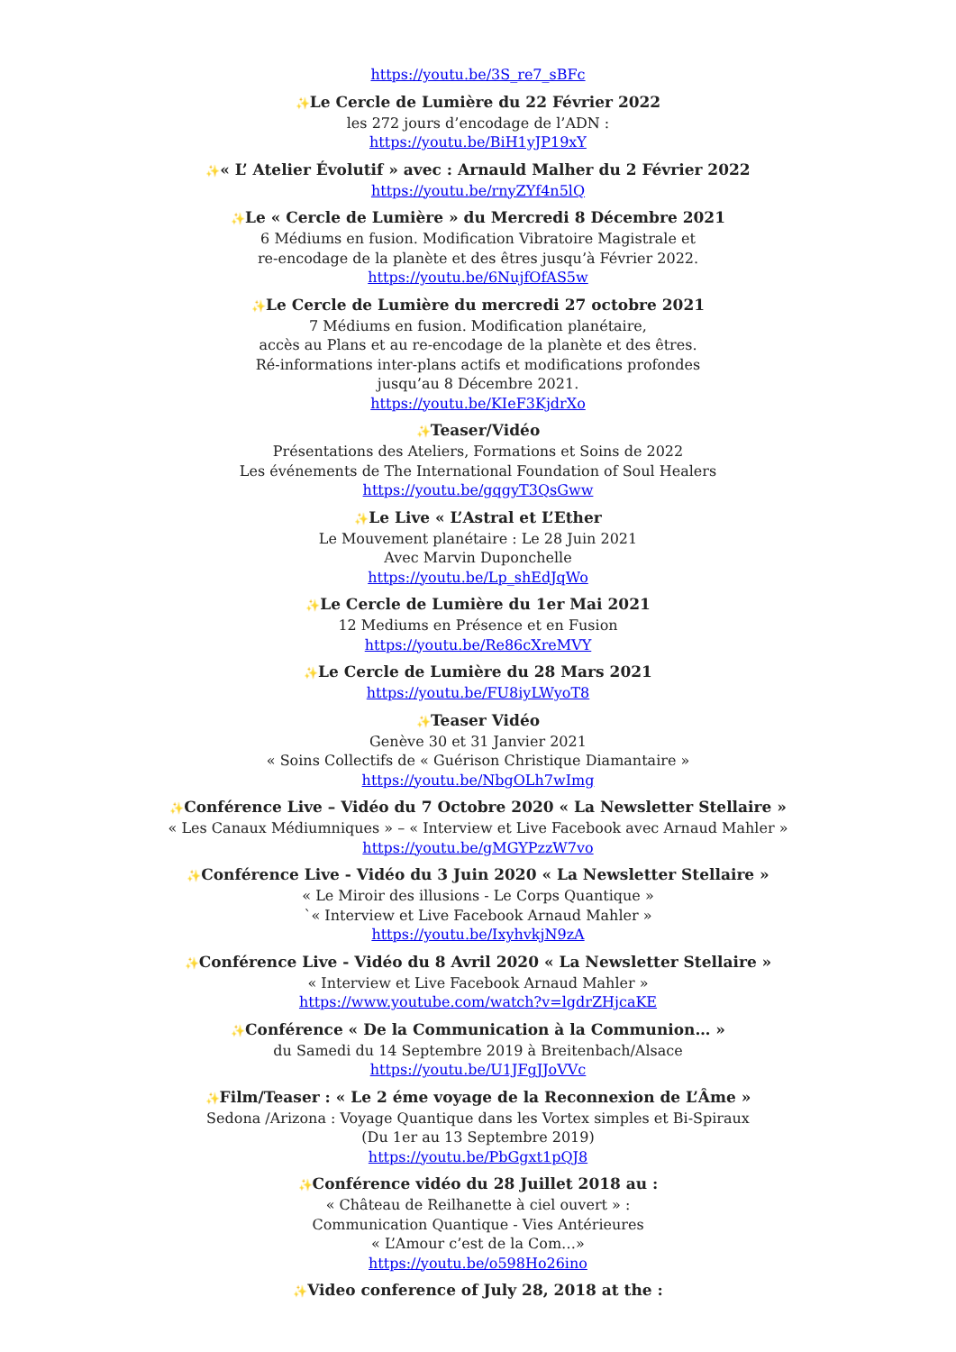https://youtu.be/3S_re7_sBFc
✨Le Cercle de Lumière du 22 Février 2022
les 272 jours d’encodage de l’ADN :
https://youtu.be/BiH1yJP19xY
✨« L’ Atelier Évolutif » avec : Arnauld Malher du 2 Février 2022
https://youtu.be/rnyZYf4n5lQ
✨Le « Cercle de Lumière » du Mercredi 8 Décembre 2021
6 Médiums en fusion. Modification Vibratoire Magistrale et
re-encodage de la planète et des êtres jusqu’à Février 2022.
https://youtu.be/6NujfOfAS5w
✨Le Cercle de Lumière du mercredi 27 octobre 2021
7 Médiums en fusion. Modification planétaire,
accès au Plans et au re-encodage de la planète et des êtres.
Ré-informations inter-plans actifs et modifications profondes
jusqu’au 8 Décembre 2021.
https://youtu.be/KIeF3KjdrXo
✨Teaser/Vidéo
Présentations des Ateliers, Formations et Soins de 2022
Les événements de The International Foundation of Soul Healers
https://youtu.be/gqgyT3QsGww
✨Le Live « L’Astral et L’Ether
Le Mouvement planétaire : Le 28 Juin 2021
Avec Marvin Duponchelle
https://youtu.be/Lp_shEdJqWo
✨Le Cercle de Lumière du 1er Mai 2021
12 Mediums en Présence et en Fusion
https://youtu.be/Re86cXreMVY
✨Le Cercle de Lumière du 28 Mars 2021
https://youtu.be/FU8iyLWyoT8
✨Teaser Vidéo
Genève 30 et 31 Janvier 2021
« Soins Collectifs de « Guérison Christique Diamantaire »
https://youtu.be/NbgOLh7wImg
✨Conférence Live – Vidéo du 7 Octobre 2020 « La Newsletter Stellaire »
« Les Canaux Médiumniques » – « Interview et Live Facebook avec Arnaud Mahler »
https://youtu.be/gMGYPzzW7vo
✨Conférence Live - Vidéo du 3 Juin 2020 « La Newsletter Stellaire »
« Le Miroir des illusions - Le Corps Quantique »
`« Interview et Live Facebook Arnaud Mahler »
https://youtu.be/IxyhvkjN9zA
✨Conférence Live - Vidéo du 8 Avril 2020 « La Newsletter Stellaire »
« Interview et Live Facebook Arnaud Mahler »
https://www.youtube.com/watch?v=lgdrZHjcaKE
✨Conférence « De la Communication à la Communion… »
du Samedi du 14 Septembre 2019 à Breitenbach/Alsace
https://youtu.be/U1JFgJJoVVc
✨Film/Teaser : « Le 2 éme voyage de la Reconnexion de L’Âme »
Sedona /Arizona : Voyage Quantique dans les Vortex simples et Bi-Spiraux
(Du 1er au 13 Septembre 2019)
https://youtu.be/PbGgxt1pQJ8
✨Conférence vidéo du 28 Juillet 2018 au :
« Château de Reilhanette à ciel ouvert » :
Communication Quantique - Vies Antérieures
« L’Amour c’est de la Com…»
https://youtu.be/o598Ho26ino
✨Video conference of July 28, 2018 at the :